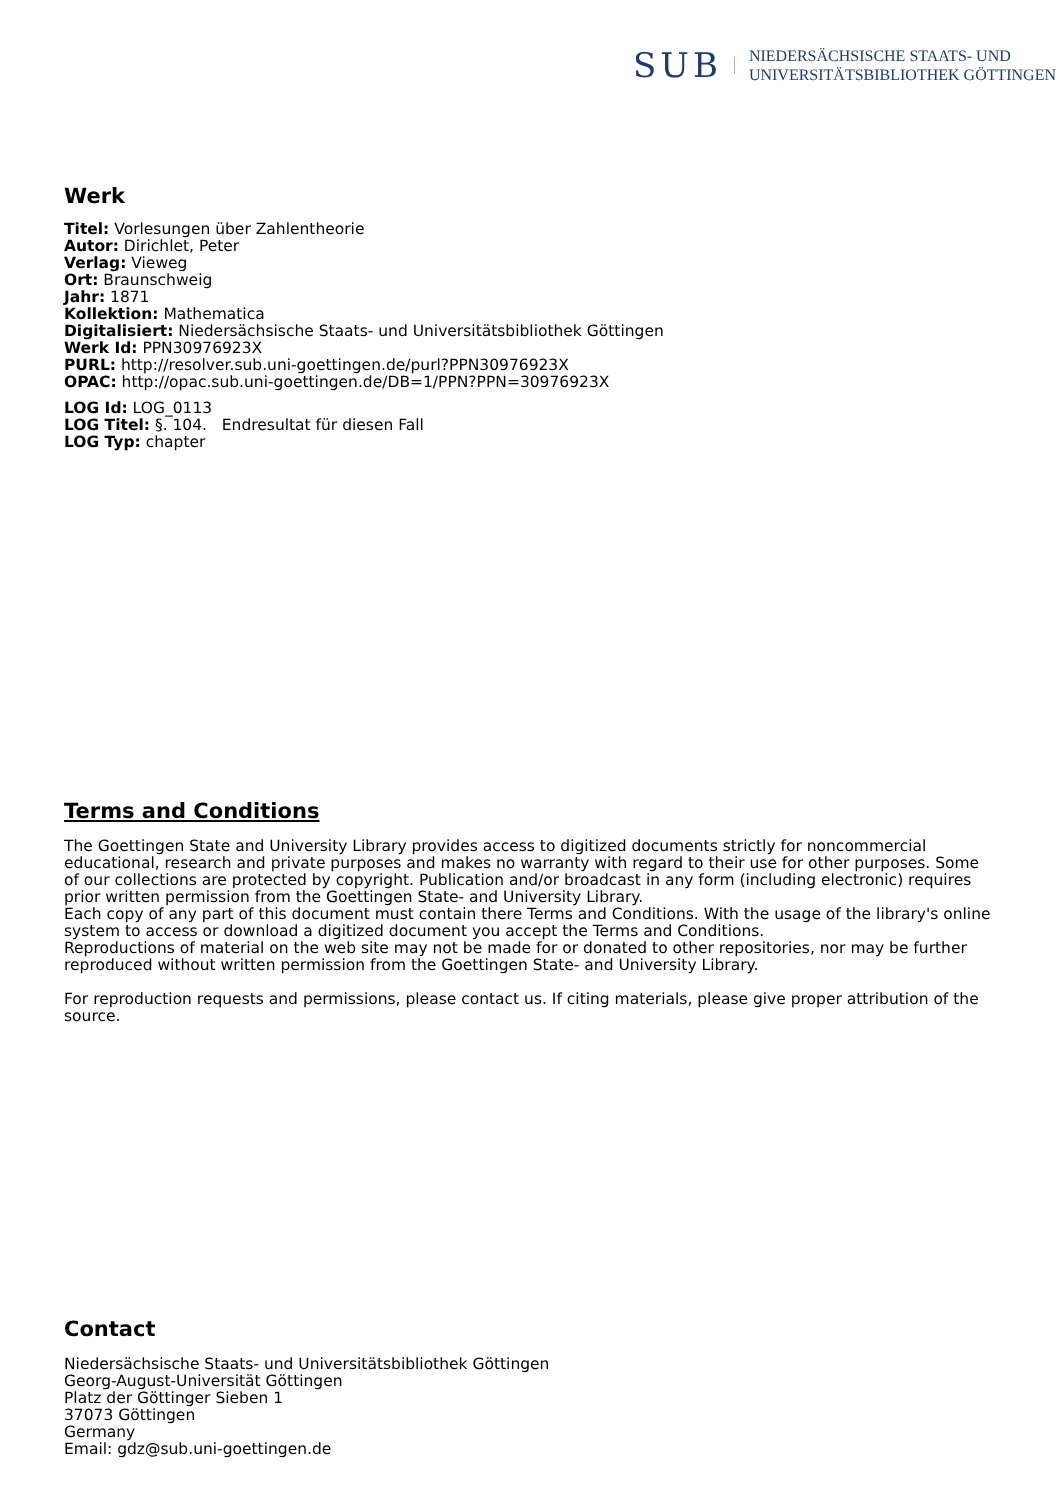SUB
NIEDERSÄCHSISCHE STAATS- UND
UNIVERSITÄTSBIBLIOTHEK GÖTTINGEN
Werk
Titel: Vorlesungen über Zahlentheorie
Autor: Dirichlet, Peter
Verlag: Vieweg
Ort: Braunschweig
Jahr: 1871
Kollektion: Mathematica
Digitalisiert: Niedersächsische Staats- und Universitätsbibliothek Göttingen
Werk Id: PPN30976923X
PURL: http://resolver.sub.uni-goettingen.de/purl?PPN30976923X
OPAC: http://opac.sub.uni-goettingen.de/DB=1/PPN?PPN=30976923X
LOG Id: LOG_0113
LOG Titel: §. 104. Endresultat für diesen Fall
LOG Typ: chapter
Terms and Conditions
The Goettingen State and University Library provides access to digitized documents strictly for noncommercial educational, research and private purposes and makes no warranty with regard to their use for other purposes. Some of our collections are protected by copyright. Publication and/or broadcast in any form (including electronic) requires prior written permission from the Goettingen State- and University Library.
Each copy of any part of this document must contain there Terms and Conditions. With the usage of the library's online system to access or download a digitized document you accept the Terms and Conditions.
Reproductions of material on the web site may not be made for or donated to other repositories, nor may be further reproduced without written permission from the Goettingen State- and University Library.
For reproduction requests and permissions, please contact us. If citing materials, please give proper attribution of the source.
Contact
Niedersächsische Staats- und Universitätsbibliothek Göttingen
Georg-August-Universität Göttingen
Platz der Göttinger Sieben 1
37073 Göttingen
Germany
Email: gdz@sub.uni-goettingen.de